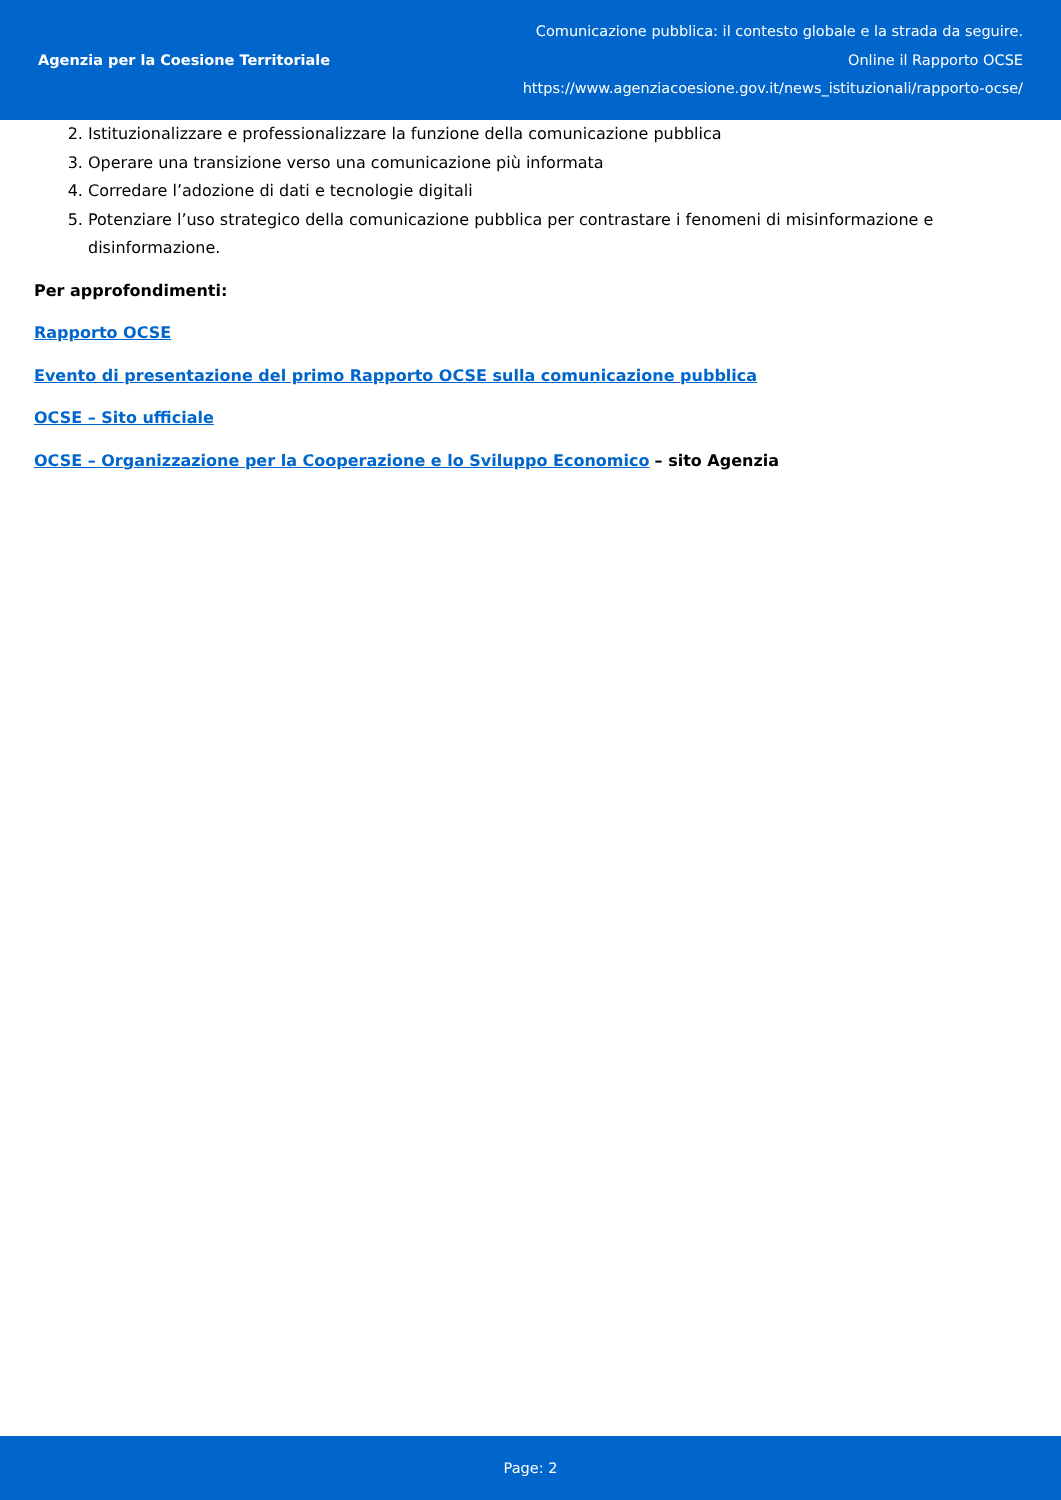Agenzia per la Coesione Territoriale
Comunicazione pubblica: il contesto globale e la strada da seguire.
Online il Rapporto OCSE
https://www.agenziacoesione.gov.it/news_istituzionali/rapporto-ocse/
2. Istituzionalizzare e professionalizzare la funzione della comunicazione pubblica
3. Operare una transizione verso una comunicazione più informata
4. Corredare l’adozione di dati e tecnologie digitali
5. Potenziare l’uso strategico della comunicazione pubblica per contrastare i fenomeni di misinformazione e disinformazione.
Per approfondimenti:
Rapporto OCSE
Evento di presentazione del primo Rapporto OCSE sulla comunicazione pubblica
OCSE – Sito ufficiale
OCSE – Organizzazione per la Cooperazione e lo Sviluppo Economico – sito Agenzia
Page: 2